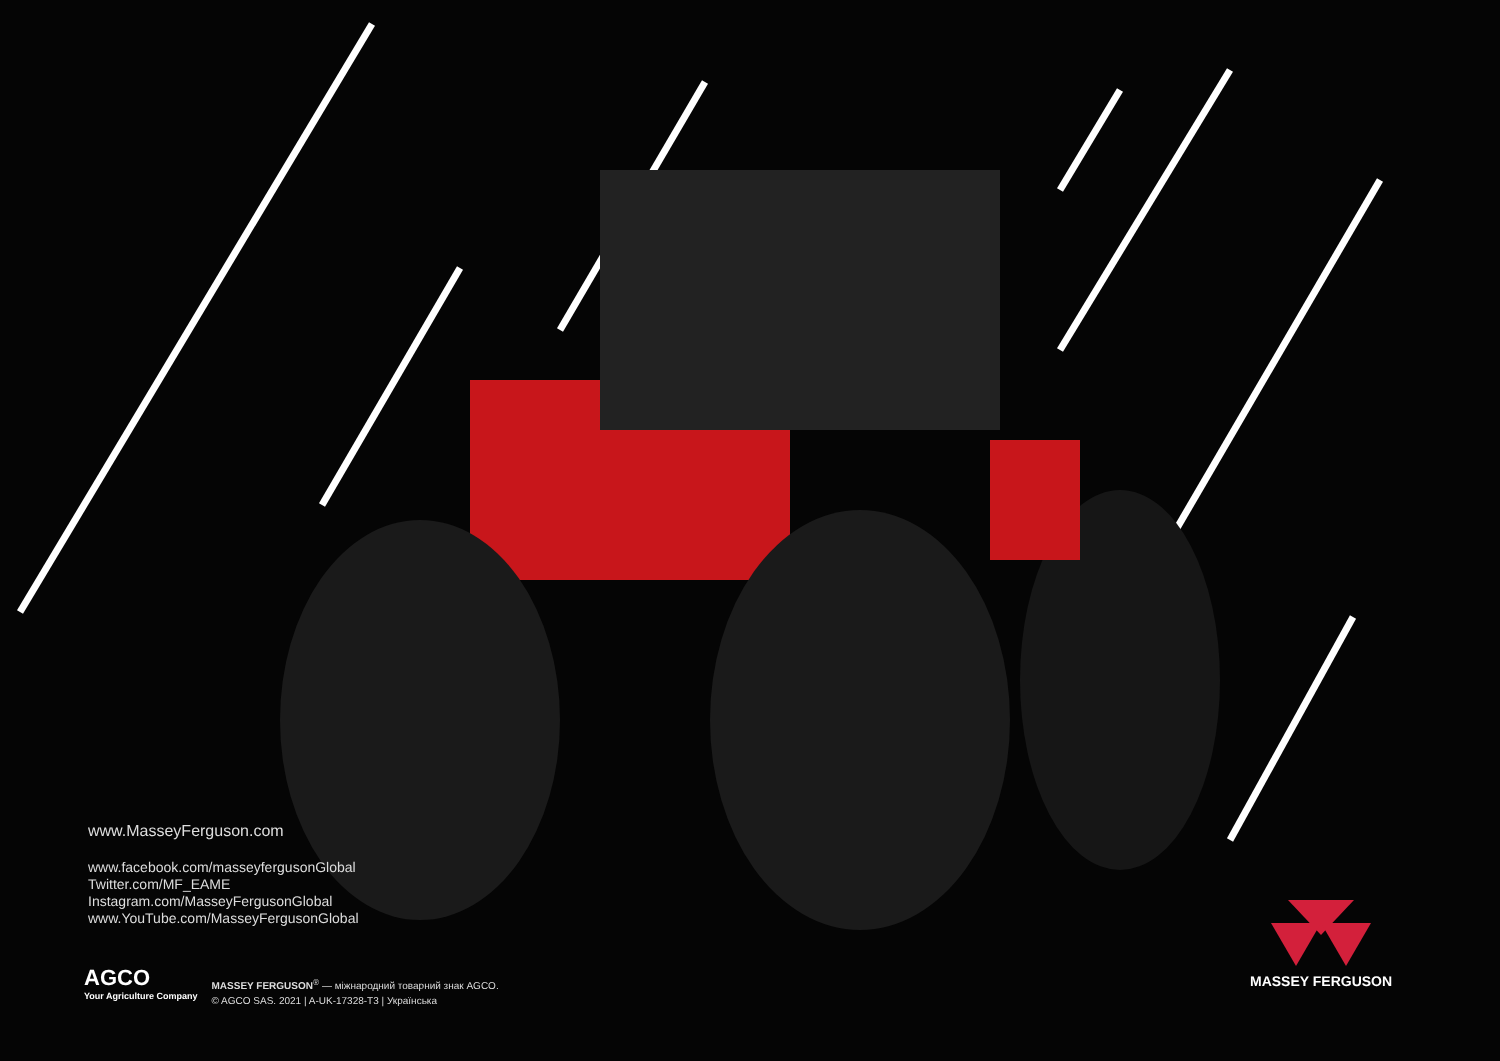www.MasseyFerguson.com
www.facebook.com/masseyfergusonGlobal
Twitter.com/MF_EAME
Instagram.com/MasseyFergusonGlobal
www.YouTube.com/MasseyFergusonGlobal
AGCO
Your Agriculture Company
MASSEY FERGUSON<sup>®</sup> — міжнародний товарний знак AGCO.
© AGCO SAS. 2021 | A-UK-17328-T3 | Українська
MASSEY FERGUSON